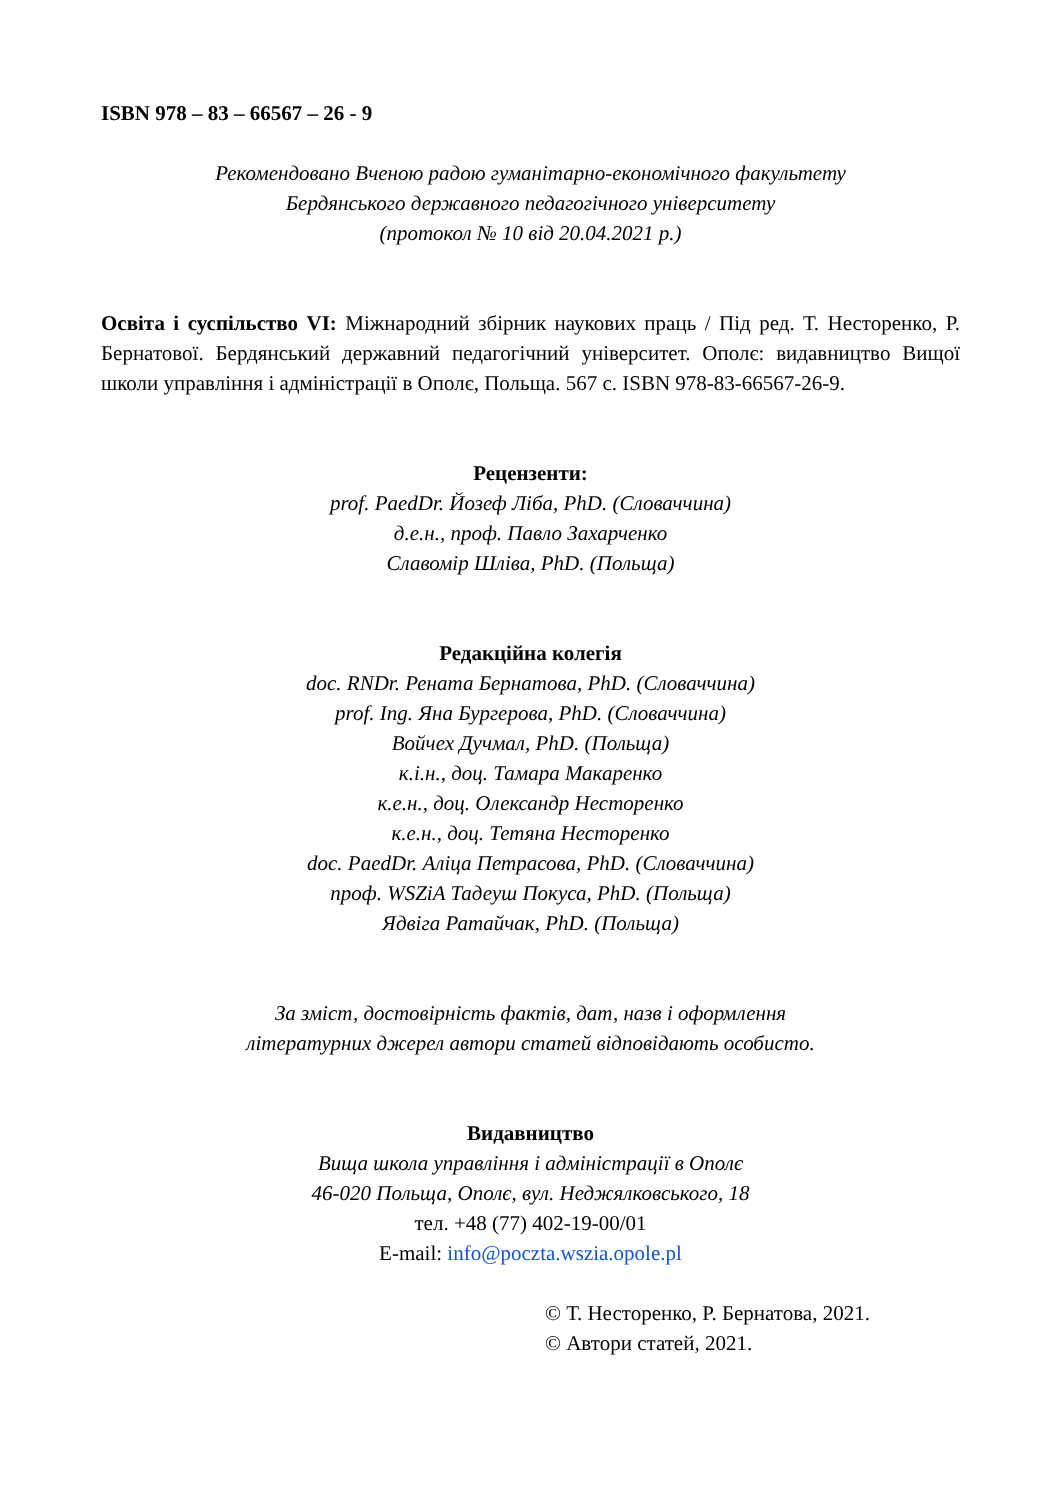ISBN 978 – 83 – 66567 – 26 - 9
Рекомендовано Вченою радою гуманітарно-економічного факультету
Бердянського державного педагогічного університету
(протокол № 10 від 20.04.2021 р.)
Освіта і суспільство VI: Міжнародний збірник наукових праць / Під ред. Т. Несторенко, Р. Бернатової. Бердянський державний педагогічний університет. Ополє: видавництво Вищої школи управління і адміністрації в Ополє, Польща. 567 с. ISBN 978-83-66567-26-9.
Рецензенти:
prof. PaedDr. Йозеф Ліба, PhD. (Словаччина)
д.е.н., проф. Павло Захарченко
Славомір Шліва, PhD. (Польща)
Редакційна колегія
doc. RNDr. Рената Бернатова, PhD. (Словаччина)
prof. Ing. Яна Бургерова, PhD. (Словаччина)
Войчех Дучмал, PhD. (Польща)
к.і.н., доц. Тамара Макаренко
к.е.н., доц. Олександр Несторенко
к.е.н., доц. Тетяна Несторенко
doc. PaedDr. Аліца Петрасова, PhD. (Словаччина)
проф. WSZiA Тадеуш Покуса, PhD. (Польща)
Ядвіга Ратайчак, PhD. (Польща)
За зміст, достовірність фактів, дат, назв і оформлення
літературних джерел автори статей відповідають особисто.
Видавництво
Вища школа управління і адміністрації в Ополє
46-020 Польща, Ополє, вул. Неджялковського, 18
тел. +48 (77) 402-19-00/01
E-mail: info@poczta.wszia.opole.pl
© Т. Несторенко, Р. Бернатова, 2021.
© Автори статей, 2021.